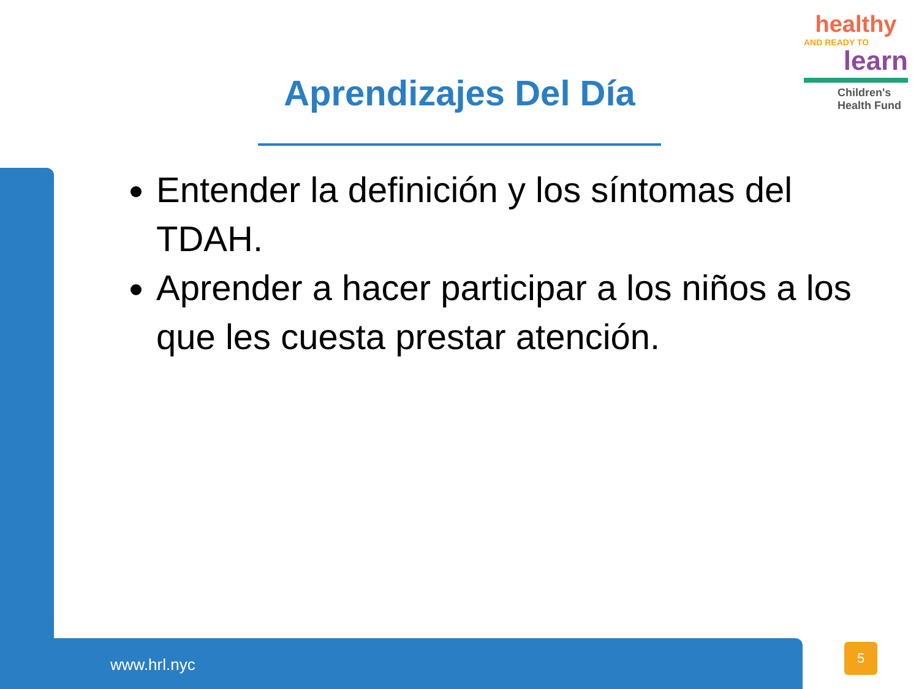healthy
AND READY TO
learn
Children's Health Fund
Aprendizajes Del Día
Entender la definición y los síntomas del TDAH.
Aprender a hacer participar a los niños a los que les cuesta prestar atención.
www.hrl.nyc
5